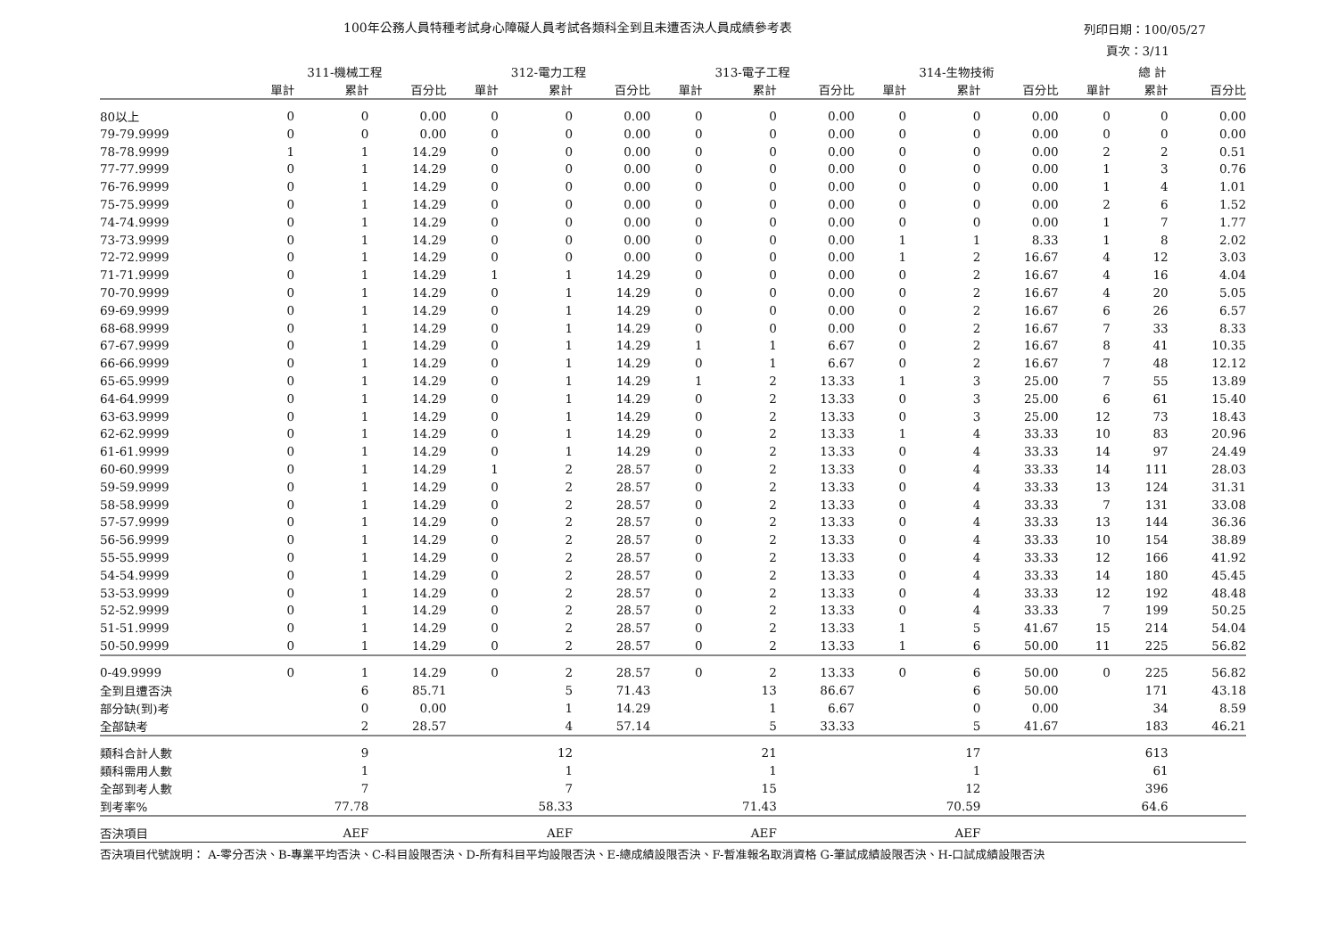100年公務人員特種考試身心障礙人員考試各類科全到且未遭否決人員成績參考表
列印日期：100/05/27
頁次：3/11
| | 311-機械工程 | | | 312-電力工程 | | | 313-電子工程 | | | 314-生物技術 | | | 總 計 | | |
| --- | --- | --- | --- | --- | --- | --- | --- | --- | --- | --- | --- | --- | --- | --- | --- |
| | 單計 | 累計 | 百分比 | 單計 | 累計 | 百分比 | 單計 | 累計 | 百分比 | 單計 | 累計 | 百分比 | 單計 | 累計 | 百分比 |
| 80以上 | 0 | 0 | 0.00 | 0 | 0 | 0.00 | 0 | 0 | 0.00 | 0 | 0 | 0.00 | 0 | 0 | 0.00 |
| 79-79.9999 | 0 | 0 | 0.00 | 0 | 0 | 0.00 | 0 | 0 | 0.00 | 0 | 0 | 0.00 | 0 | 0 | 0.00 |
| 78-78.9999 | 1 | 1 | 14.29 | 0 | 0 | 0.00 | 0 | 0 | 0.00 | 0 | 0 | 0.00 | 2 | 2 | 0.51 |
| 77-77.9999 | 0 | 1 | 14.29 | 0 | 0 | 0.00 | 0 | 0 | 0.00 | 0 | 0 | 0.00 | 1 | 3 | 0.76 |
| 76-76.9999 | 0 | 1 | 14.29 | 0 | 0 | 0.00 | 0 | 0 | 0.00 | 0 | 0 | 0.00 | 1 | 4 | 1.01 |
| 75-75.9999 | 0 | 1 | 14.29 | 0 | 0 | 0.00 | 0 | 0 | 0.00 | 0 | 0 | 0.00 | 2 | 6 | 1.52 |
| 74-74.9999 | 0 | 1 | 14.29 | 0 | 0 | 0.00 | 0 | 0 | 0.00 | 0 | 0 | 0.00 | 1 | 7 | 1.77 |
| 73-73.9999 | 0 | 1 | 14.29 | 0 | 0 | 0.00 | 0 | 0 | 0.00 | 1 | 1 | 8.33 | 1 | 8 | 2.02 |
| 72-72.9999 | 0 | 1 | 14.29 | 0 | 0 | 0.00 | 0 | 0 | 0.00 | 1 | 2 | 16.67 | 4 | 12 | 3.03 |
| 71-71.9999 | 0 | 1 | 14.29 | 1 | 1 | 14.29 | 0 | 0 | 0.00 | 0 | 2 | 16.67 | 4 | 16 | 4.04 |
| 70-70.9999 | 0 | 1 | 14.29 | 0 | 1 | 14.29 | 0 | 0 | 0.00 | 0 | 2 | 16.67 | 4 | 20 | 5.05 |
| 69-69.9999 | 0 | 1 | 14.29 | 0 | 1 | 14.29 | 0 | 0 | 0.00 | 0 | 2 | 16.67 | 6 | 26 | 6.57 |
| 68-68.9999 | 0 | 1 | 14.29 | 0 | 1 | 14.29 | 0 | 0 | 0.00 | 0 | 2 | 16.67 | 7 | 33 | 8.33 |
| 67-67.9999 | 0 | 1 | 14.29 | 0 | 1 | 14.29 | 1 | 1 | 6.67 | 0 | 2 | 16.67 | 8 | 41 | 10.35 |
| 66-66.9999 | 0 | 1 | 14.29 | 0 | 1 | 14.29 | 0 | 1 | 6.67 | 0 | 2 | 16.67 | 7 | 48 | 12.12 |
| 65-65.9999 | 0 | 1 | 14.29 | 0 | 1 | 14.29 | 1 | 2 | 13.33 | 1 | 3 | 25.00 | 7 | 55 | 13.89 |
| 64-64.9999 | 0 | 1 | 14.29 | 0 | 1 | 14.29 | 0 | 2 | 13.33 | 0 | 3 | 25.00 | 6 | 61 | 15.40 |
| 63-63.9999 | 0 | 1 | 14.29 | 0 | 1 | 14.29 | 0 | 2 | 13.33 | 0 | 3 | 25.00 | 12 | 73 | 18.43 |
| 62-62.9999 | 0 | 1 | 14.29 | 0 | 1 | 14.29 | 0 | 2 | 13.33 | 1 | 4 | 33.33 | 10 | 83 | 20.96 |
| 61-61.9999 | 0 | 1 | 14.29 | 0 | 1 | 14.29 | 0 | 2 | 13.33 | 0 | 4 | 33.33 | 14 | 97 | 24.49 |
| 60-60.9999 | 0 | 1 | 14.29 | 1 | 2 | 28.57 | 0 | 2 | 13.33 | 0 | 4 | 33.33 | 14 | 111 | 28.03 |
| 59-59.9999 | 0 | 1 | 14.29 | 0 | 2 | 28.57 | 0 | 2 | 13.33 | 0 | 4 | 33.33 | 13 | 124 | 31.31 |
| 58-58.9999 | 0 | 1 | 14.29 | 0 | 2 | 28.57 | 0 | 2 | 13.33 | 0 | 4 | 33.33 | 7 | 131 | 33.08 |
| 57-57.9999 | 0 | 1 | 14.29 | 0 | 2 | 28.57 | 0 | 2 | 13.33 | 0 | 4 | 33.33 | 13 | 144 | 36.36 |
| 56-56.9999 | 0 | 1 | 14.29 | 0 | 2 | 28.57 | 0 | 2 | 13.33 | 0 | 4 | 33.33 | 10 | 154 | 38.89 |
| 55-55.9999 | 0 | 1 | 14.29 | 0 | 2 | 28.57 | 0 | 2 | 13.33 | 0 | 4 | 33.33 | 12 | 166 | 41.92 |
| 54-54.9999 | 0 | 1 | 14.29 | 0 | 2 | 28.57 | 0 | 2 | 13.33 | 0 | 4 | 33.33 | 14 | 180 | 45.45 |
| 53-53.9999 | 0 | 1 | 14.29 | 0 | 2 | 28.57 | 0 | 2 | 13.33 | 0 | 4 | 33.33 | 12 | 192 | 48.48 |
| 52-52.9999 | 0 | 1 | 14.29 | 0 | 2 | 28.57 | 0 | 2 | 13.33 | 0 | 4 | 33.33 | 7 | 199 | 50.25 |
| 51-51.9999 | 0 | 1 | 14.29 | 0 | 2 | 28.57 | 0 | 2 | 13.33 | 1 | 5 | 41.67 | 15 | 214 | 54.04 |
| 50-50.9999 | 0 | 1 | 14.29 | 0 | 2 | 28.57 | 0 | 2 | 13.33 | 1 | 6 | 50.00 | 11 | 225 | 56.82 |
| 0-49.9999 | 0 | 1 | 14.29 | 0 | 2 | 28.57 | 0 | 2 | 13.33 | 0 | 6 | 50.00 | 0 | 225 | 56.82 |
| 全到且遭否決 | | 6 | 85.71 | | 5 | 71.43 | | 13 | 86.67 | | 6 | 50.00 | | 171 | 43.18 |
| 部分缺(到)考 | | 0 | 0.00 | | 1 | 14.29 | | 1 | 6.67 | | 0 | 0.00 | | 34 | 8.59 |
| 全部缺考 | | 2 | 28.57 | | 4 | 57.14 | | 5 | 33.33 | | 5 | 41.67 | | 183 | 46.21 |
| 類科合計人數 | | 9 | | | 12 | | | 21 | | | 17 | | | 613 | |
| 類科需用人數 | | 1 | | | 1 | | | 1 | | | 1 | | | 61 | |
| 全部到考人數 | | 7 | | | 7 | | | 15 | | | 12 | | | 396 | |
| 到考率% | | 77.78 | | | 58.33 | | | 71.43 | | | 70.59 | | | 64.6 | |
| 否決項目 | | AEF | | | AEF | | | AEF | | | AEF | | | | |
否決項目代號說明： A-零分否決、B-專業平均否決、C-科目設限否決、D-所有科目平均設限否決、E-總成績設限否決、F-暫准報名取消資格 G-筆試成績設限否決、H-口試成績設限否決